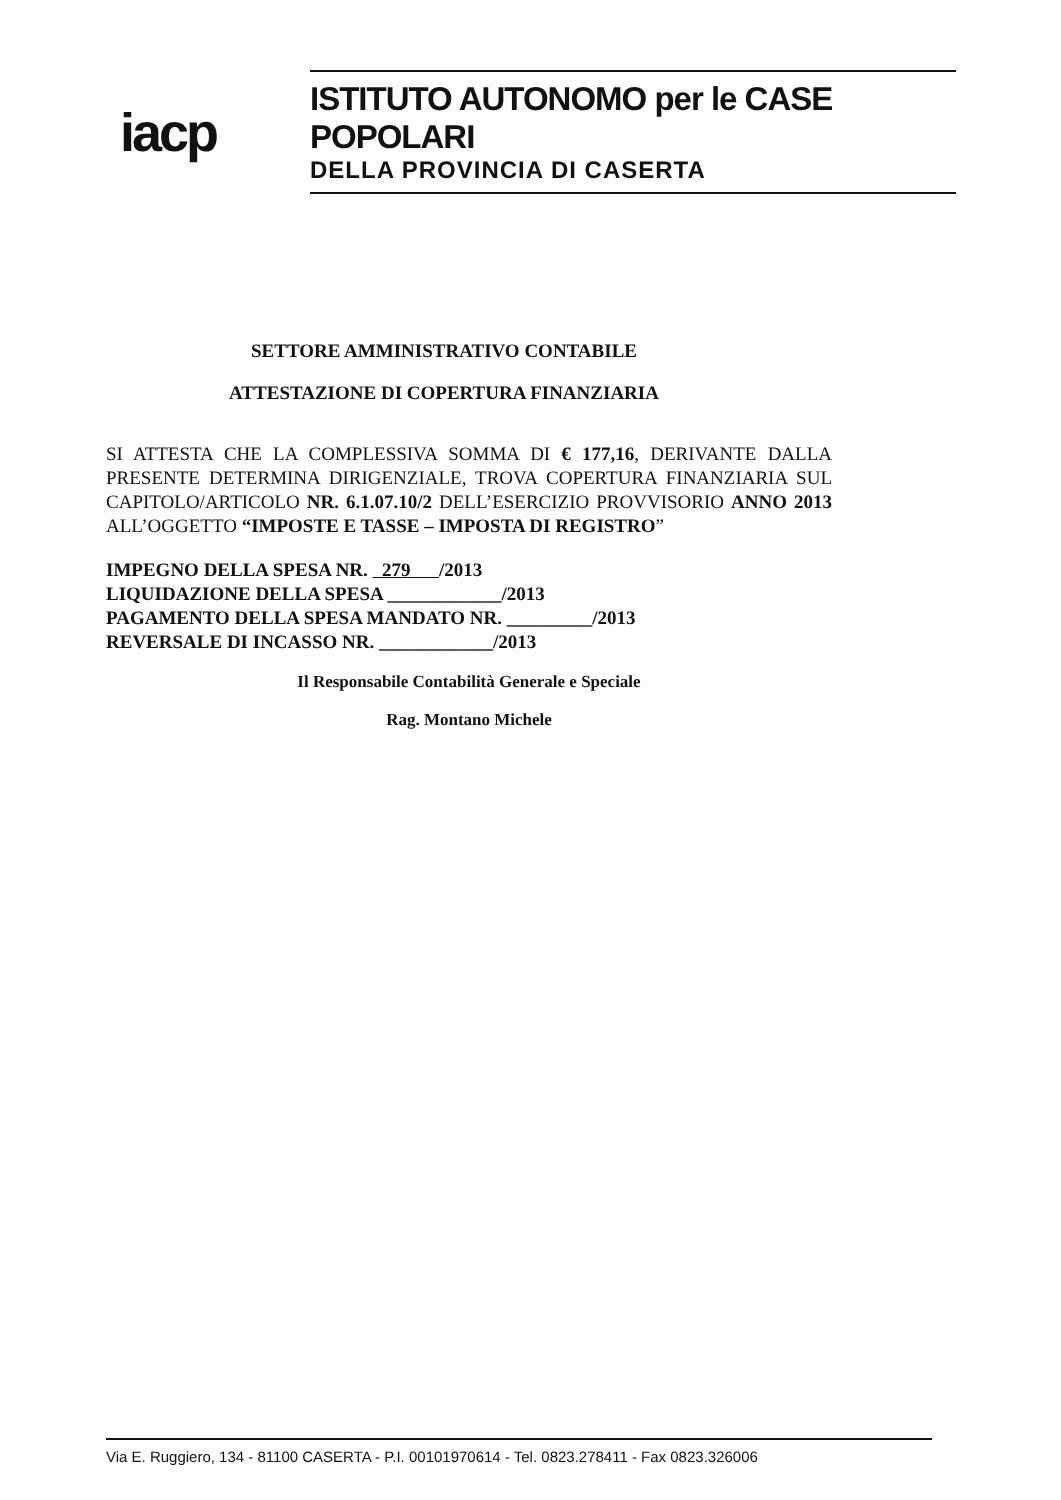iacp
ISTITUTO AUTONOMO per le CASE POPOLARI
DELLA PROVINCIA DI CASERTA
SETTORE AMMINISTRATIVO CONTABILE
ATTESTAZIONE DI COPERTURA FINANZIARIA
SI ATTESTA CHE LA COMPLESSIVA SOMMA DI € 177,16, DERIVANTE DALLA PRESENTE DETERMINA DIRIGENZIALE, TROVA COPERTURA FINANZIARIA SUL CAPITOLO/ARTICOLO NR. 6.1.07.10/2 DELL’ESERCIZIO PROVVISORIO ANNO 2013 ALL’OGGETTO “IMPOSTE E TASSE – IMPOSTA DI REGISTRO”
IMPEGNO DELLA SPESA NR. 279 /2013
LIQUIDAZIONE DELLA SPESA ____________/2013
PAGAMENTO DELLA SPESA MANDATO NR. _________/2013
REVERSALE DI INCASSO NR. ____________/2013
Il Responsabile Contabilità Generale e Speciale
Rag. Montano Michele
Via E. Ruggiero, 134 - 81100 CASERTA - P.I. 00101970614 - Tel. 0823.278411 - Fax 0823.326006